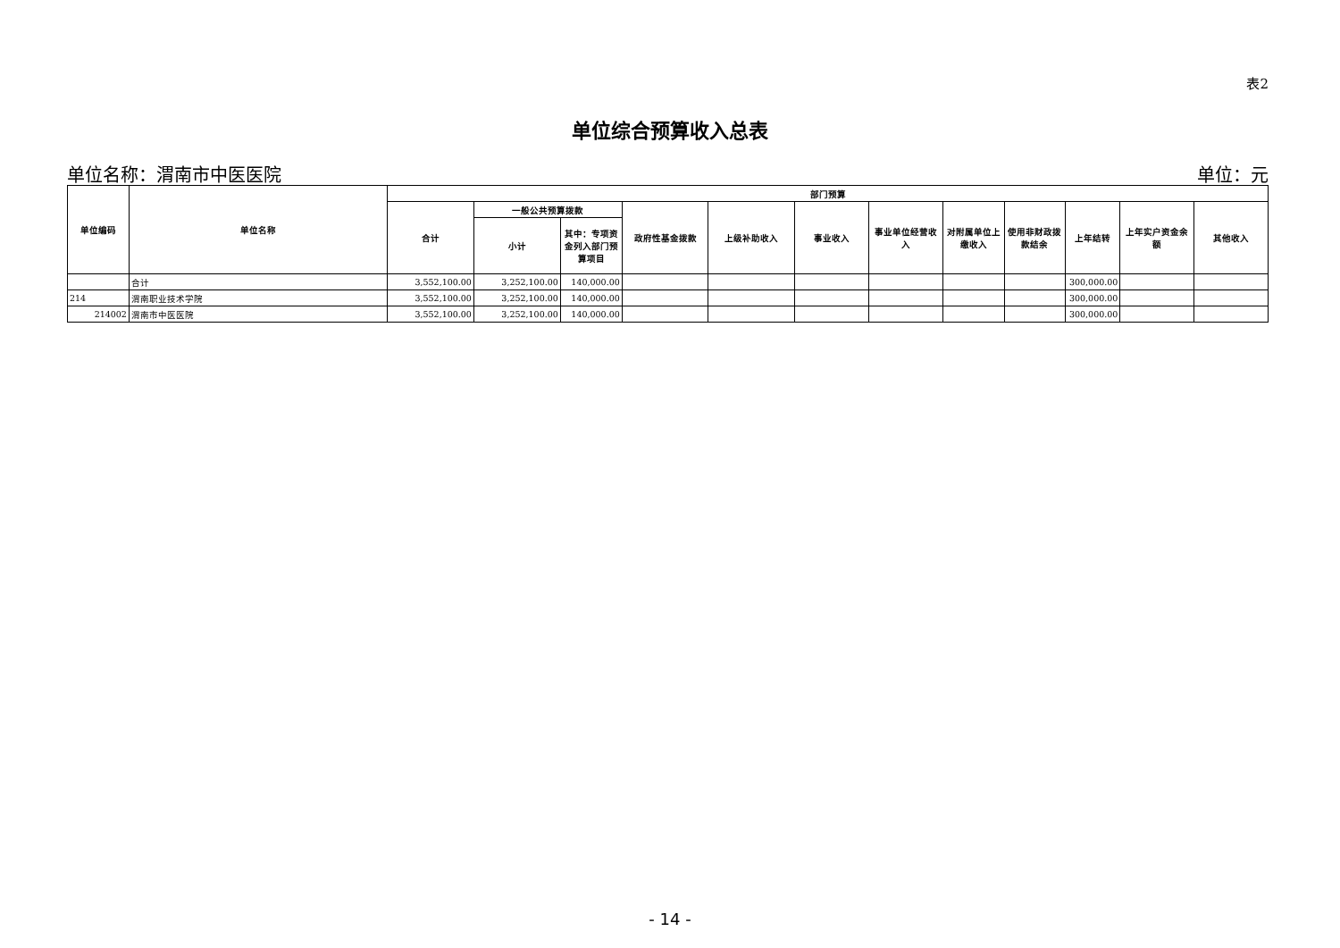表2
单位综合预算收入总表
单位名称：渭南市中医医院 单位：元
| 单位编码 | 单位名称 | 部门预算 | | | | | | | | | | | |
| --- | --- | --- | --- | --- | --- | --- | --- | --- | --- | --- | --- | --- | --- |
| | | 合计 | 一般公共预算拨款 | | 政府性基金拨款 | 上级补助收入 | 事业收入 | 事业单位经营收入 | 对附属单位上缴收入 | 使用非财政拨款结余 | 上年结转 | 上年实户资金余额 | 其他收入 |
| | | | 小计 | 其中：专项资金列入部门预算项目 | | | | | | | | | |
| | 合计 | 3,552,100.00 | 3,252,100.00 | 140,000.00 | | | | | | | 300,000.00 | | |
| 214 | 渭南职业技术学院 | 3,552,100.00 | 3,252,100.00 | 140,000.00 | | | | | | | 300,000.00 | | |
| 214002 | 渭南市中医医院 | 3,552,100.00 | 3,252,100.00 | 140,000.00 | | | | | | | 300,000.00 | | |
- 14 -